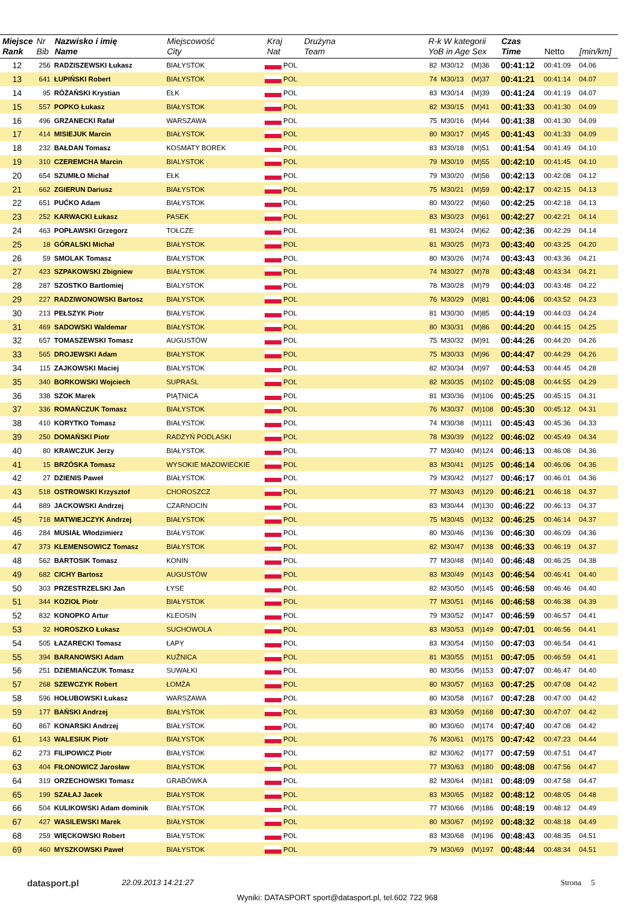| Miejsce Rank | Nr Bib | Nazwisko i imię Name | Miejscowość City | Kraj Nat | | Drużyna Team | R-k W kategorii YoB in Age Sex | | | Czas Time | Netto | [min/km] |
| --- | --- | --- | --- | --- | --- | --- | --- | --- | --- | --- | --- | --- |
| 12 | 256 | RADZISZEWSKI Łukasz | BIAŁYSTOK | | POL | | 82 | M30/12 | (M)36 | 00:41:12 | 00:41:09 | 04.06 |
| 13 | 641 | ŁUPIŃSKI Robert | BIAŁYSTOK | | POL | | 74 | M30/13 | (M)37 | 00:41:21 | 00:41:14 | 04.07 |
| 14 | 95 | RÓŻAŃSKI Krystian | EŁK | | POL | | 83 | M30/14 | (M)39 | 00:41:24 | 00:41:19 | 04.07 |
| 15 | 557 | POPKO Łukasz | BIAŁYSTOK | | POL | | 82 | M30/15 | (M)41 | 00:41:33 | 00:41:30 | 04.09 |
| 16 | 496 | GRZANECKI Rafał | WARSZAWA | | POL | | 75 | M30/16 | (M)44 | 00:41:38 | 00:41:30 | 04.09 |
| 17 | 414 | MISIEJUK Marcin | BIAŁYSTOK | | POL | | 80 | M30/17 | (M)45 | 00:41:43 | 00:41:33 | 04.09 |
| 18 | 232 | BAŁDAN Tomasz | KOSMATY BOREK | | POL | | 83 | M30/18 | (M)51 | 00:41:54 | 00:41:49 | 04.10 |
| 19 | 310 | CZEREMCHA Marcin | BIALYSTOK | | POL | | 79 | M30/19 | (M)55 | 00:42:10 | 00:41:45 | 04.10 |
| 20 | 654 | SZUMIŁO Michał | EŁK | | POL | | 79 | M30/20 | (M)56 | 00:42:13 | 00:42:08 | 04.12 |
| 21 | 662 | ZGIERUN Dariusz | BIAŁYSTOK | | POL | | 75 | M30/21 | (M)59 | 00:42:17 | 00:42:15 | 04.13 |
| 22 | 651 | PUĆKO Adam | BIAŁYSTOK | | POL | | 80 | M30/22 | (M)60 | 00:42:25 | 00:42:18 | 04.13 |
| 23 | 252 | KARWACKI Łukasz | PASEK | | POL | | 83 | M30/23 | (M)61 | 00:42:27 | 00:42:21 | 04.14 |
| 24 | 463 | POPŁAWSKI Grzegorz | TOŁCZE | | POL | | 81 | M30/24 | (M)62 | 00:42:36 | 00:42:29 | 04.14 |
| 25 | 18 | GÓRALSKI Michał | BIAŁYSTOK | | POL | | 81 | M30/25 | (M)73 | 00:43:40 | 00:43:25 | 04.20 |
| 26 | 59 | SMOLAK Tomasz | BIAŁYSTOK | | POL | | 80 | M30/26 | (M)74 | 00:43:43 | 00:43:36 | 04.21 |
| 27 | 423 | SZPAKOWSKI Zbigniew | BIAŁYSTOK | | POL | | 74 | M30/27 | (M)78 | 00:43:48 | 00:43:34 | 04.21 |
| 28 | 287 | SZOSTKO Bartlomiej | BIALYSTOK | | POL | | 78 | M30/28 | (M)79 | 00:44:03 | 00:43:48 | 04.22 |
| 29 | 227 | RADZIWONOWSKI Bartosz | BIAŁYSTOK | | POL | | 76 | M30/29 | (M)81 | 00:44:06 | 00:43:52 | 04.23 |
| 30 | 213 | PEŁSZYK Piotr | BIAŁYSTOK | | POL | | 81 | M30/30 | (M)85 | 00:44:19 | 00:44:03 | 04.24 |
| 31 | 469 | SADOWSKI Waldemar | BIAŁYSTOK | | POL | | 80 | M30/31 | (M)86 | 00:44:20 | 00:44:15 | 04.25 |
| 32 | 657 | TOMASZEWSKI Tomasz | AUGUSTÓW | | POL | | 75 | M30/32 | (M)91 | 00:44:26 | 00:44:20 | 04.26 |
| 33 | 565 | DROJEWSKI Adam | BIAŁYSTOK | | POL | | 75 | M30/33 | (M)96 | 00:44:47 | 00:44:29 | 04.26 |
| 34 | 115 | ZAJKOWSKI Maciej | BIAŁYSTOK | | POL | | 82 | M30/34 | (M)97 | 00:44:53 | 00:44:45 | 04.28 |
| 35 | 340 | BORKOWSKI Wojciech | SUPRAŚL | | POL | | 82 | M30/35 | (M)102 | 00:45:08 | 00:44:55 | 04.29 |
| 36 | 338 | SZOK Marek | PIĄTNICA | | POL | | 81 | M30/36 | (M)106 | 00:45:25 | 00:45:15 | 04.31 |
| 37 | 336 | ROMAŃCZUK Tomasz | BIAŁYSTOK | | POL | | 76 | M30/37 | (M)108 | 00:45:30 | 00:45:12 | 04.31 |
| 38 | 410 | KORYTKO Tomasz | BIAŁYSTOK | | POL | | 74 | M30/38 | (M)111 | 00:45:43 | 00:45:36 | 04.33 |
| 39 | 250 | DOMAŃSKI Piotr | RADZYŃ PODLASKI | | POL | | 78 | M30/39 | (M)122 | 00:46:02 | 00:45:49 | 04.34 |
| 40 | 80 | KRAWCZUK Jerzy | BIAŁYSTOK | | POL | | 77 | M30/40 | (M)124 | 00:46:13 | 00:46:08 | 04.36 |
| 41 | 15 | BRZÓSKA Tomasz | WYSOKIE MAZOWIECKIE | | POL | | 83 | M30/41 | (M)125 | 00:46:14 | 00:46:06 | 04.36 |
| 42 | 27 | DZIENIS Paweł | BIAŁYSTOK | | POL | | 79 | M30/42 | (M)127 | 00:46:17 | 00:46:01 | 04.36 |
| 43 | 518 | OSTROWSKI Krzysztof | CHOROSZCZ | | POL | | 77 | M30/43 | (M)129 | 00:46:21 | 00:46:18 | 04.37 |
| 44 | 889 | JACKOWSKI Andrzej | CZARNOCIN | | POL | | 83 | M30/44 | (M)130 | 00:46:22 | 00:46:13 | 04.37 |
| 45 | 718 | MATWIEJCZYK Andrzej | BIAŁYSTOK | | POL | | 75 | M30/45 | (M)132 | 00:46:25 | 00:46:14 | 04.37 |
| 46 | 284 | MUSIAŁ Włodzimierz | BIAŁYSTOK | | POL | | 80 | M30/46 | (M)136 | 00:46:30 | 00:46:09 | 04.36 |
| 47 | 373 | KLEMENSOWICZ Tomasz | BIAŁYSTOK | | POL | | 82 | M30/47 | (M)138 | 00:46:33 | 00:46:19 | 04.37 |
| 48 | 562 | BARTOSIK Tomasz | KONIN | | POL | | 77 | M30/48 | (M)140 | 00:46:48 | 00:46:25 | 04.38 |
| 49 | 682 | CICHY Bartosz | AUGUSTÓW | | POL | | 83 | M30/49 | (M)143 | 00:46:54 | 00:46:41 | 04.40 |
| 50 | 303 | PRZESTRZELSKI Jan | ŁYSE | | POL | | 82 | M30/50 | (M)145 | 00:46:58 | 00:46:46 | 04.40 |
| 51 | 344 | KOZIOŁ Piotr | BIAŁYSTOK | | POL | | 77 | M30/51 | (M)146 | 00:46:58 | 00:46:38 | 04.39 |
| 52 | 832 | KONOPKO Artur | KLEOSIN | | POL | | 79 | M30/52 | (M)147 | 00:46:59 | 00:46:57 | 04.41 |
| 53 | 32 | HOROSZKO Łukasz | SUCHOWOLA | | POL | | 83 | M30/53 | (M)149 | 00:47:01 | 00:46:56 | 04.41 |
| 54 | 505 | ŁAZARECKI Tomasz | ŁAPY | | POL | | 83 | M30/54 | (M)150 | 00:47:03 | 00:46:54 | 04.41 |
| 55 | 394 | BARANOWSKI Adam | KUŹNICA | | POL | | 81 | M30/55 | (M)151 | 00:47:05 | 00:46:59 | 04.41 |
| 56 | 251 | DZIEMIAŃCZUK Tomasz | SUWAŁKI | | POL | | 80 | M30/56 | (M)153 | 00:47:07 | 00:46:47 | 04.40 |
| 57 | 268 | SZEWCZYK Robert | ŁOMŻA | | POL | | 80 | M30/57 | (M)163 | 00:47:25 | 00:47:08 | 04.42 |
| 58 | 596 | HOŁUBOWSKI Łukasz | WARSZAWA | | POL | | 80 | M30/58 | (M)167 | 00:47:28 | 00:47:00 | 04.42 |
| 59 | 177 | BAŃSKI Andrzej | BIAŁYSTOK | | POL | | 83 | M30/59 | (M)168 | 00:47:30 | 00:47:07 | 04.42 |
| 60 | 867 | KONARSKI Andrzej | BIAŁYSTOK | | POL | | 80 | M30/60 | (M)174 | 00:47:40 | 00:47:08 | 04.42 |
| 61 | 143 | WALESIUK Piotr | BIAŁYSTOK | | POL | | 76 | M30/61 | (M)175 | 00:47:42 | 00:47:23 | 04.44 |
| 62 | 273 | FILIPOWICZ Piotr | BIAŁYSTOK | | POL | | 82 | M30/62 | (M)177 | 00:47:59 | 00:47:51 | 04.47 |
| 63 | 404 | FIŁONOWICZ Jarosław | BIAŁYSTOK | | POL | | 77 | M30/63 | (M)180 | 00:48:08 | 00:47:56 | 04.47 |
| 64 | 319 | ORZECHOWSKI Tomasz | GRABÓWKA | | POL | | 82 | M30/64 | (M)181 | 00:48:09 | 00:47:58 | 04.47 |
| 65 | 199 | SZAŁAJ Jacek | BIAŁYSTOK | | POL | | 83 | M30/65 | (M)182 | 00:48:12 | 00:48:05 | 04.48 |
| 66 | 504 | KULIKOWSKI Adam dominik | BIAŁYSTOK | | POL | | 77 | M30/66 | (M)186 | 00:48:19 | 00:48:12 | 04.49 |
| 67 | 427 | WASILEWSKI Marek | BIAŁYSTOK | | POL | | 80 | M30/67 | (M)192 | 00:48:32 | 00:48:18 | 04.49 |
| 68 | 259 | WIĘCKOWSKI Robert | BIAŁYSTOK | | POL | | 83 | M30/68 | (M)196 | 00:48:43 | 00:48:35 | 04.51 |
| 69 | 460 | MYSZKOWSKI Paweł | BIAŁYSTOK | | POL | | 79 | M30/69 | (M)197 | 00:48:44 | 00:48:34 | 04.51 |
datasport.pl 22.09.2013 14:21:27 Strona 5
Wyniki: DATASPORT sport@datasport.pl, tel.602 722 968